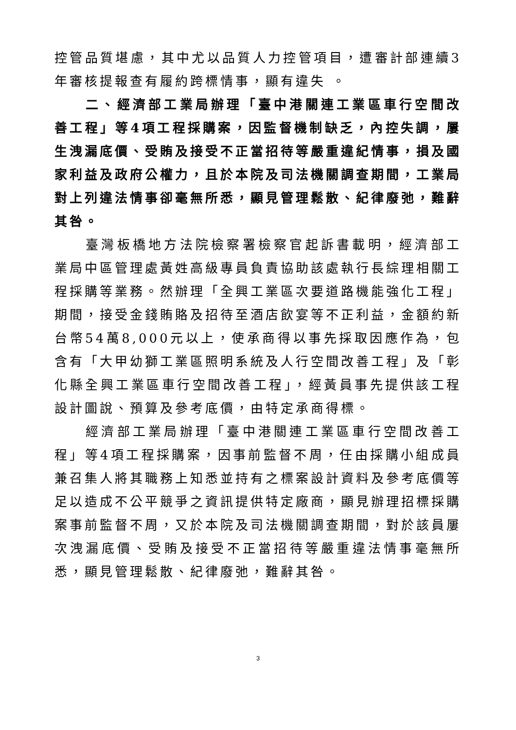控管品質堪慮，其中尤以品質人力控管項目，遭審計部連續3年審核提報查有履約跨標情事，顯有違失 。
二、經濟部工業局辦理「臺中港關連工業區車行空間改善工程」等4項工程採購案，因監督機制缺乏，內控失調，屢生洩漏底價、受賄及接受不正當招待等嚴重違紀情事，損及國家利益及政府公權力，且於本院及司法機關調查期間，工業局對上列違法情事卻毫無所悉，顯見管理鬆散、紀律廢弛，難辭其咎。
臺灣板橋地方法院檢察署檢察官起訴書載明，經濟部工業局中區管理處黃姓高級專員負責協助該處執行長綜理相關工程採購等業務。然辦理「全興工業區次要道路機能強化工程」期間，接受金錢賄賂及招待至酒店飲宴等不正利益，金額約新台幣54萬8,000元以上，使承商得以事先採取因應作為，包含有「大甲幼獅工業區照明系統及人行空間改善工程」及「彰化縣全興工業區車行空間改善工程」，經黃員事先提供該工程設計圖說、預算及參考底價，由特定承商得標。
經濟部工業局辦理「臺中港關連工業區車行空間改善工程」等4項工程採購案，因事前監督不周，任由採購小組成員兼召集人將其職務上知悉並持有之標案設計資料及參考底價等足以造成不公平競爭之資訊提供特定廠商，顯見辦理招標採購案事前監督不周，又於本院及司法機關調查期間，對於該員屢次洩漏底價、受賄及接受不正當招待等嚴重違法情事毫無所悉，顯見管理鬆散、紀律廢弛，難辭其咎。
3